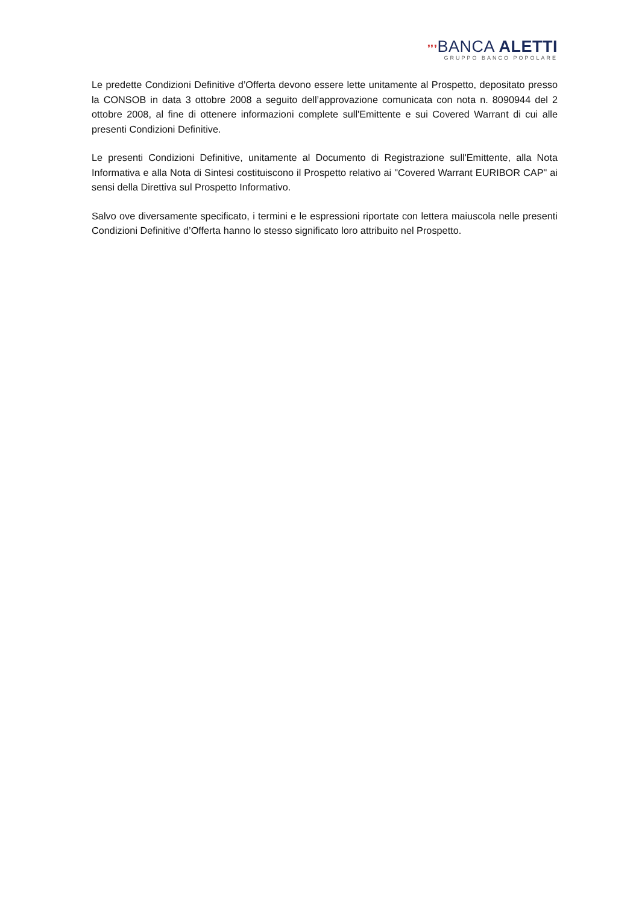❜❜❜BANCA ALETTI
GRUPPO BANCO POPOLARE
Le predette Condizioni Definitive d’Offerta devono essere lette unitamente al Prospetto, depositato presso la CONSOB in data 3 ottobre 2008 a seguito dell’approvazione comunicata con nota n. 8090944 del 2 ottobre 2008, al fine di ottenere informazioni complete sull'Emittente e sui Covered Warrant di cui alle presenti Condizioni Definitive.
Le presenti Condizioni Definitive, unitamente al Documento di Registrazione sull'Emittente, alla Nota Informativa e alla Nota di Sintesi costituiscono il Prospetto relativo ai "Covered Warrant EURIBOR CAP" ai sensi della Direttiva sul Prospetto Informativo.
Salvo ove diversamente specificato, i termini e le espressioni riportate con lettera maiuscola nelle presenti Condizioni Definitive d’Offerta hanno lo stesso significato loro attribuito nel Prospetto.